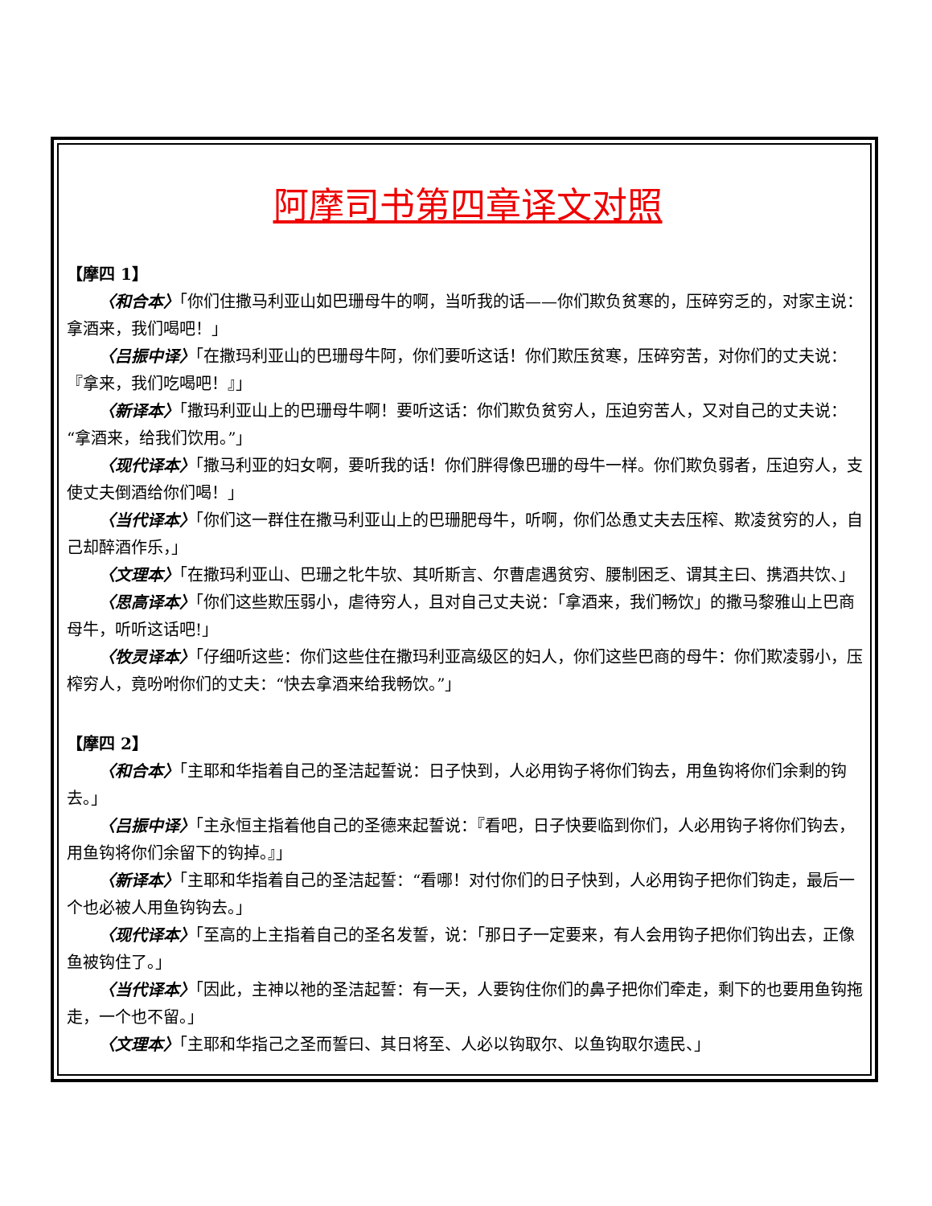阿摩司书第四章译文对照
【摩四 1】
〈和合本〉「你们住撒马利亚山如巴珊母牛的啊，当听我的话——你们欺负贫寒的，压碎穷乏的，对家主说：拿酒来，我们喝吧！」
〈吕振中译〉「在撒玛利亚山的巴珊母牛阿，你们要听这话！你们欺压贫寒，压碎穷苦，对你们的丈夫说：『拿来，我们吃喝吧！』」
〈新译本〉「撒玛利亚山上的巴珊母牛啊！要听这话：你们欺负贫穷人，压迫穷苦人，又对自己的丈夫说：“拿酒来，给我们饮用。”」
〈现代译本〉「撒马利亚的妇女啊，要听我的话！你们胖得像巴珊的母牛一样。你们欺负弱者，压迫穷人，支使丈夫倒酒给你们喝！」
〈当代译本〉「你们这一群住在撒马利亚山上的巴珊肥母牛，听啊，你们怂恿丈夫去压榨、欺凌贫穷的人，自己却醉酒作乐，」
〈文理本〉「在撒玛利亚山、巴珊之牝牛欤、其听斯言、尔曹虐遇贫穷、腰制困乏、谓其主曰、携酒共饮、」
〈思高译本〉「你们这些欺压弱小，虐待穷人，且对自己丈夫说：「拿酒来，我们畅饮」的撒马黎雅山上巴商母牛，听听这话吧!」
〈牧灵译本〉「仔细听这些：你们这些住在撒玛利亚高级区的妇人，你们这些巴商的母牛：你们欺凌弱小，压榨穷人，竟吩咐你们的丈夫：“快去拿酒来给我畅饮。”」
【摩四 2】
〈和合本〉「主耶和华指着自己的圣洁起誓说：日子快到，人必用钩子将你们钩去，用鱼钩将你们余剩的钩去。」
〈吕振中译〉「主永恒主指着他自己的圣德来起誓说：『看吧，日子快要临到你们，人必用钩子将你们钩去，用鱼钩将你们余留下的钩掉。』」
〈新译本〉「主耶和华指着自己的圣洁起誓：“看哪！对付你们的日子快到，人必用钩子把你们钩走，最后一个也必被人用鱼钩钩去。」
〈现代译本〉「至高的上主指着自己的圣名发誓，说：「那日子一定要来，有人会用钩子把你们钩出去，正像鱼被钩住了。」
〈当代译本〉「因此，主神以祂的圣洁起誓：有一天，人要钩住你们的鼻子把你们牵走，剩下的也要用鱼钩拖走，一个也不留。」
〈文理本〉「主耶和华指己之圣而誓曰、其日将至、人必以钩取尔、以鱼钩取尔遗民、」